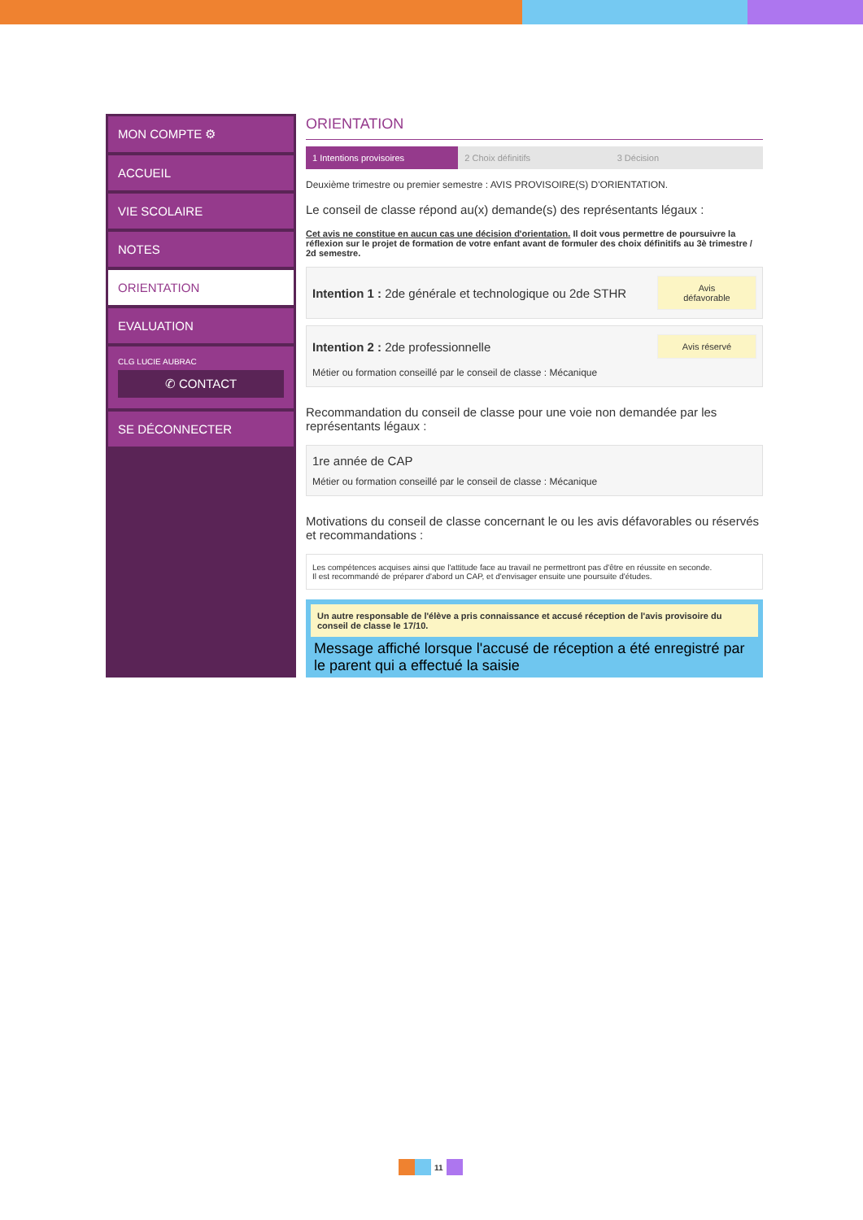MON COMPTE ⚙
ACCUEIL
VIE SCOLAIRE
NOTES
ORIENTATION
EVALUATION
CLG LUCIE AUBRAC
✆ CONTACT
SE DÉCONNECTER
ORIENTATION
1 Intentions provisoires 2 Choix définitifs 3 Décision
Deuxième trimestre ou premier semestre : AVIS PROVISOIRE(S) D'ORIENTATION.
Le conseil de classe répond au(x) demande(s) des représentants légaux :
Cet avis ne constitue en aucun cas une décision d'orientation. Il doit vous permettre de poursuivre la réflexion sur le projet de formation de votre enfant avant de formuler des choix définitifs au 3è trimestre / 2d semestre.
Intention 1 : 2de générale et technologique ou 2de STHR Avis défavorable
Intention 2 : 2de professionnelle Avis réservé
Métier ou formation conseillé par le conseil de classe : Mécanique
Recommandation du conseil de classe pour une voie non demandée par les représentants légaux :
1re année de CAP
Métier ou formation conseillé par le conseil de classe : Mécanique
Motivations du conseil de classe concernant le ou les avis défavorables ou réservés et recommandations :
Les compétences acquises ainsi que l'attitude face au travail ne permettront pas d'être en réussite en seconde.
Il est recommandé de préparer d'abord un CAP, et d'envisager ensuite une poursuite d'études.
Un autre responsable de l'élève a pris connaissance et accusé réception de l'avis provisoire du conseil de classe le 17/10.
Message affiché lorsque l'accusé de réception a été enregistré par le parent qui a effectué la saisie
11